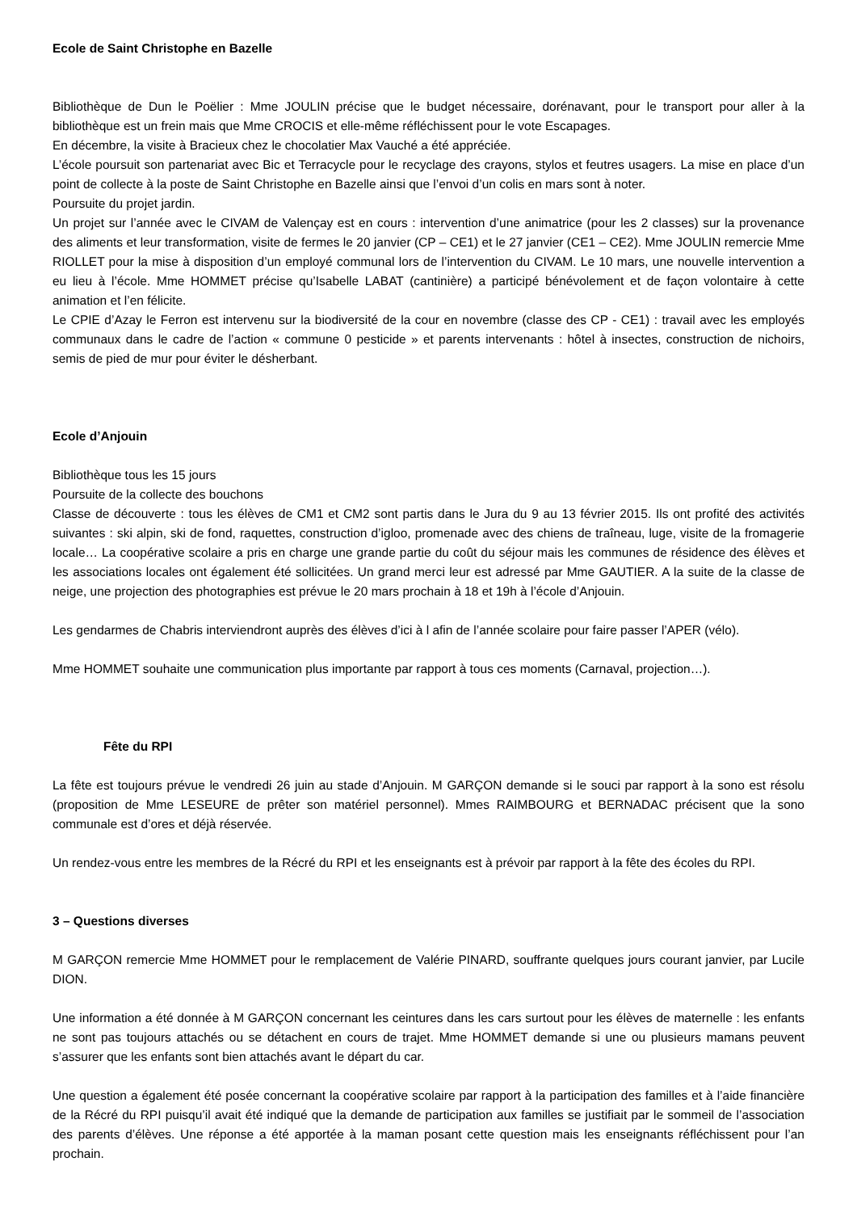Ecole de Saint Christophe en Bazelle
Bibliothèque de Dun le Poëlier : Mme JOULIN précise que le budget nécessaire, dorénavant, pour le transport pour aller à la bibliothèque est un frein mais que Mme CROCIS et elle-même réfléchissent pour le vote Escapages.
En décembre, la visite à Bracieux chez le chocolatier Max Vauché a été appréciée.
L’école poursuit son partenariat avec Bic et Terracycle pour le recyclage des crayons, stylos et feutres usagers. La mise en place d’un point de collecte à la poste de Saint Christophe en Bazelle ainsi que l’envoi d’un colis en mars sont à noter.
Poursuite du projet jardin.
Un projet sur l’année avec le CIVAM de Valençay est en cours : intervention d’une animatrice (pour les 2 classes) sur la provenance des aliments et leur transformation, visite de fermes le 20 janvier (CP – CE1) et le 27 janvier (CE1 – CE2). Mme JOULIN remercie Mme RIOLLET pour la mise à disposition d’un employé communal lors de l’intervention du CIVAM. Le 10 mars, une nouvelle intervention a eu lieu à l’école. Mme HOMMET précise qu’Isabelle LABAT (cantinière) a participé bénévolement et de façon volontaire à cette animation et l’en félicite.
Le CPIE d’Azay le Ferron est intervenu sur la biodiversité de la cour en novembre (classe des CP - CE1) : travail avec les employés communaux dans le cadre de l’action « commune 0 pesticide » et parents intervenants : hôtel à insectes, construction de nichoirs, semis de pied de mur pour éviter le désherbant.
Ecole d’Anjouin
Bibliothèque tous les 15 jours
Poursuite de la collecte des bouchons
Classe de découverte : tous les élèves de CM1 et CM2 sont partis dans le Jura du 9 au 13 février 2015. Ils ont profité des activités suivantes : ski alpin, ski de fond, raquettes, construction d’igloo, promenade avec des chiens de traîneau, luge, visite de la fromagerie locale… La coopérative scolaire a pris en charge une grande partie du coût du séjour mais les communes de résidence des élèves et les associations locales ont également été sollicitées. Un grand merci leur est adressé par Mme GAUTIER. A la suite de la classe de neige, une projection des photographies est prévue le 20 mars prochain à 18 et 19h à l’école d’Anjouin.
Les gendarmes de Chabris interviendront auprès des élèves d’ici à l afin de l’année scolaire pour faire passer l’APER (vélo).
Mme HOMMET souhaite une communication plus importante par rapport à tous ces moments (Carnaval, projection…).
Fête du RPI
La fête est toujours prévue le vendredi 26 juin au stade d’Anjouin. M GARÇON demande si le souci par rapport à la sono est résolu (proposition de Mme LESEURE de prêter son matériel personnel). Mmes RAIMBOURG et BERNADAC précisent que la sono communale est d’ores et déjà réservée.
Un rendez-vous entre les membres de la Récré du RPI et les enseignants est à prévoir par rapport à la fête des écoles du RPI.
3 – Questions diverses
M GARÇON remercie Mme HOMMET pour le remplacement de Valérie PINARD, souffrante quelques jours courant janvier, par Lucile DION.
Une information a été donnée à M GARÇON concernant les ceintures dans les cars surtout pour les élèves de maternelle : les enfants ne sont pas toujours attachés ou se détachent en cours de trajet. Mme HOMMET demande si une ou plusieurs mamans peuvent s’assurer que les enfants sont bien attachés avant le départ du car.
Une question a également été posée concernant la coopérative scolaire par rapport à la participation des familles et à l’aide financière de la Récré du RPI puisqu’il avait été indiqué que la demande de participation aux familles se justifiait par le sommeil de l’association des parents d’élèves. Une réponse a été apportée à la maman posant cette question mais les enseignants réfléchissent pour l’an prochain.